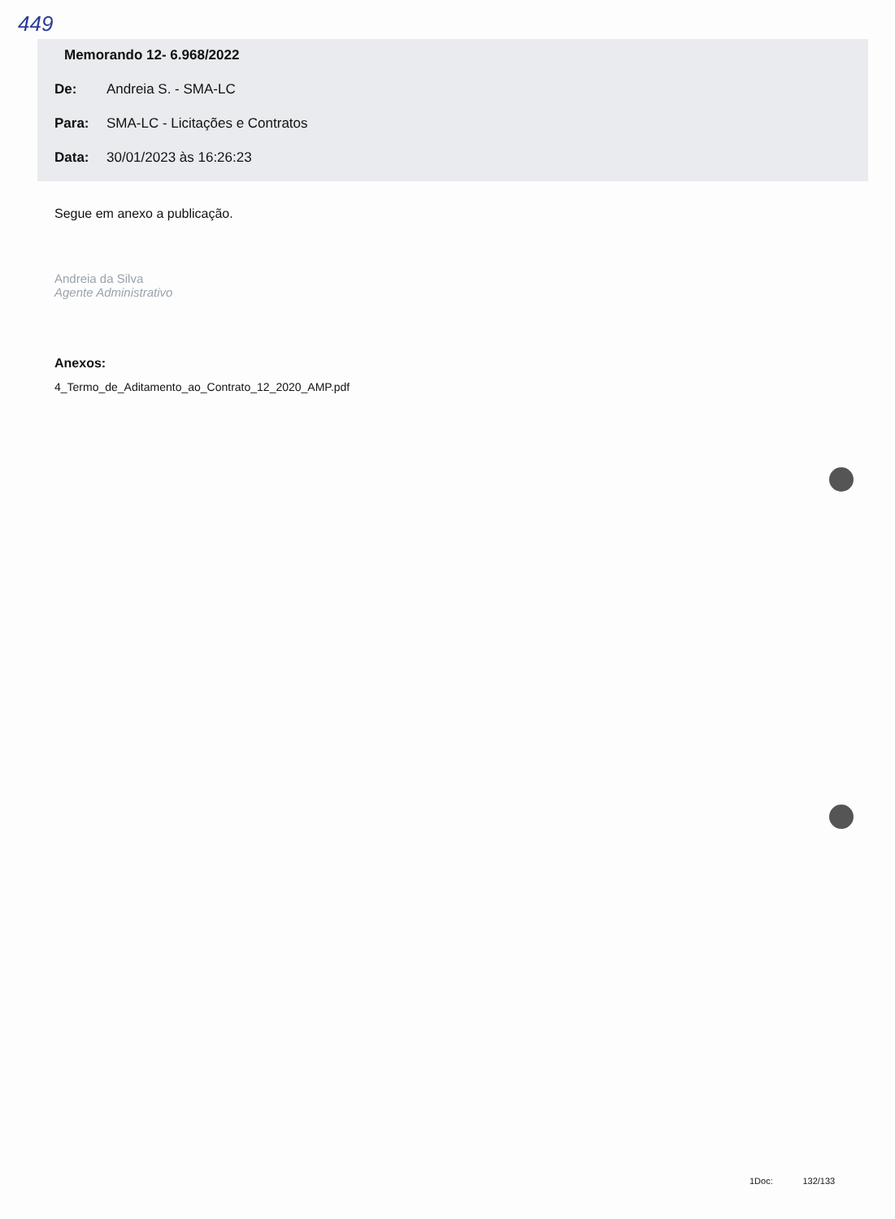449
Memorando 12- 6.968/2022
De: Andreia S. - SMA-LC
Para: SMA-LC - Licitações e Contratos
Data: 30/01/2023 às 16:26:23
Segue em anexo a publicação.
Andreia da Silva
Agente Administrativo
Anexos:
4_Termo_de_Aditamento_ao_Contrato_12_2020_AMP.pdf
1Doc: 132/133